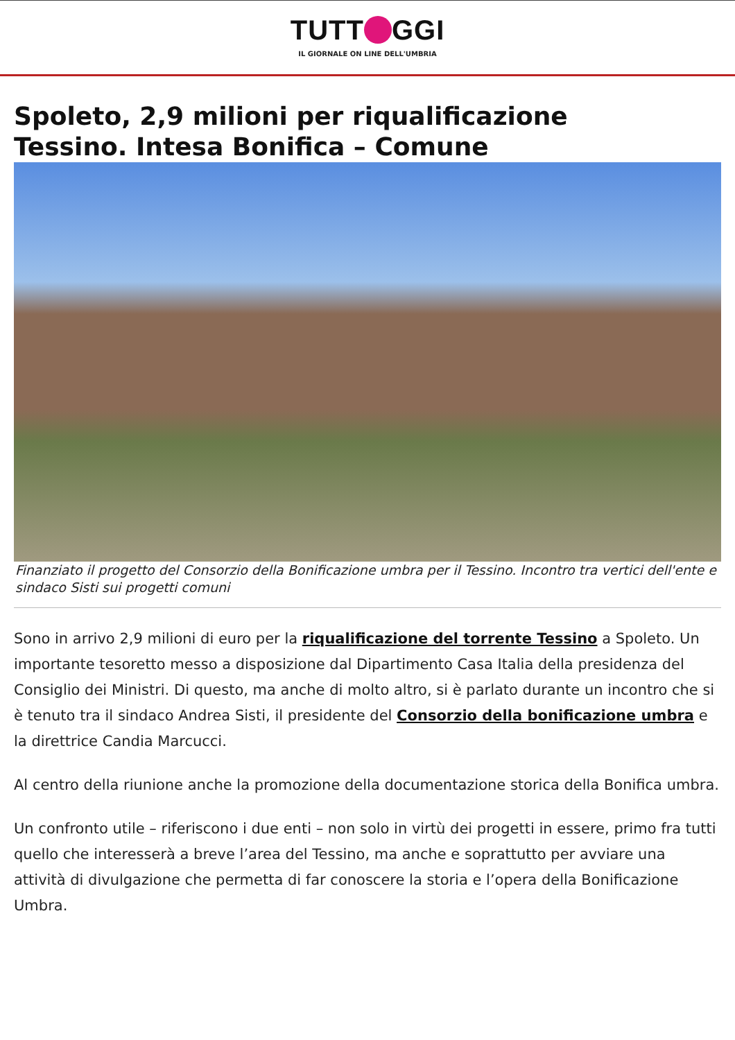TUTT GGI
IL GIORNALE ON LINE DELL'UMBRIA
Spoleto, 2,9 milioni per riqualificazione
Tessino. Intesa Bonifica – Comune
Finanziato il progetto del Consorzio della Bonificazione umbra per il Tessino. Incontro tra vertici dell'ente e sindaco Sisti sui progetti comuni
Sono in arrivo 2,9 milioni di euro per la riqualificazione del torrente Tessino a Spoleto. Un importante tesoretto messo a disposizione dal Dipartimento Casa Italia della presidenza del Consiglio dei Ministri. Di questo, ma anche di molto altro, si è parlato durante un incontro che si è tenuto tra il sindaco Andrea Sisti, il presidente del Consorzio della bonificazione umbra e la direttrice Candia Marcucci.
Al centro della riunione anche la promozione della documentazione storica della Bonifica umbra.
Un confronto utile – riferiscono i due enti – non solo in virtù dei progetti in essere, primo fra tutti quello che interesserà a breve l’area del Tessino, ma anche e soprattutto per avviare una attività di divulgazione che permetta di far conoscere la storia e l’opera della Bonificazione Umbra.